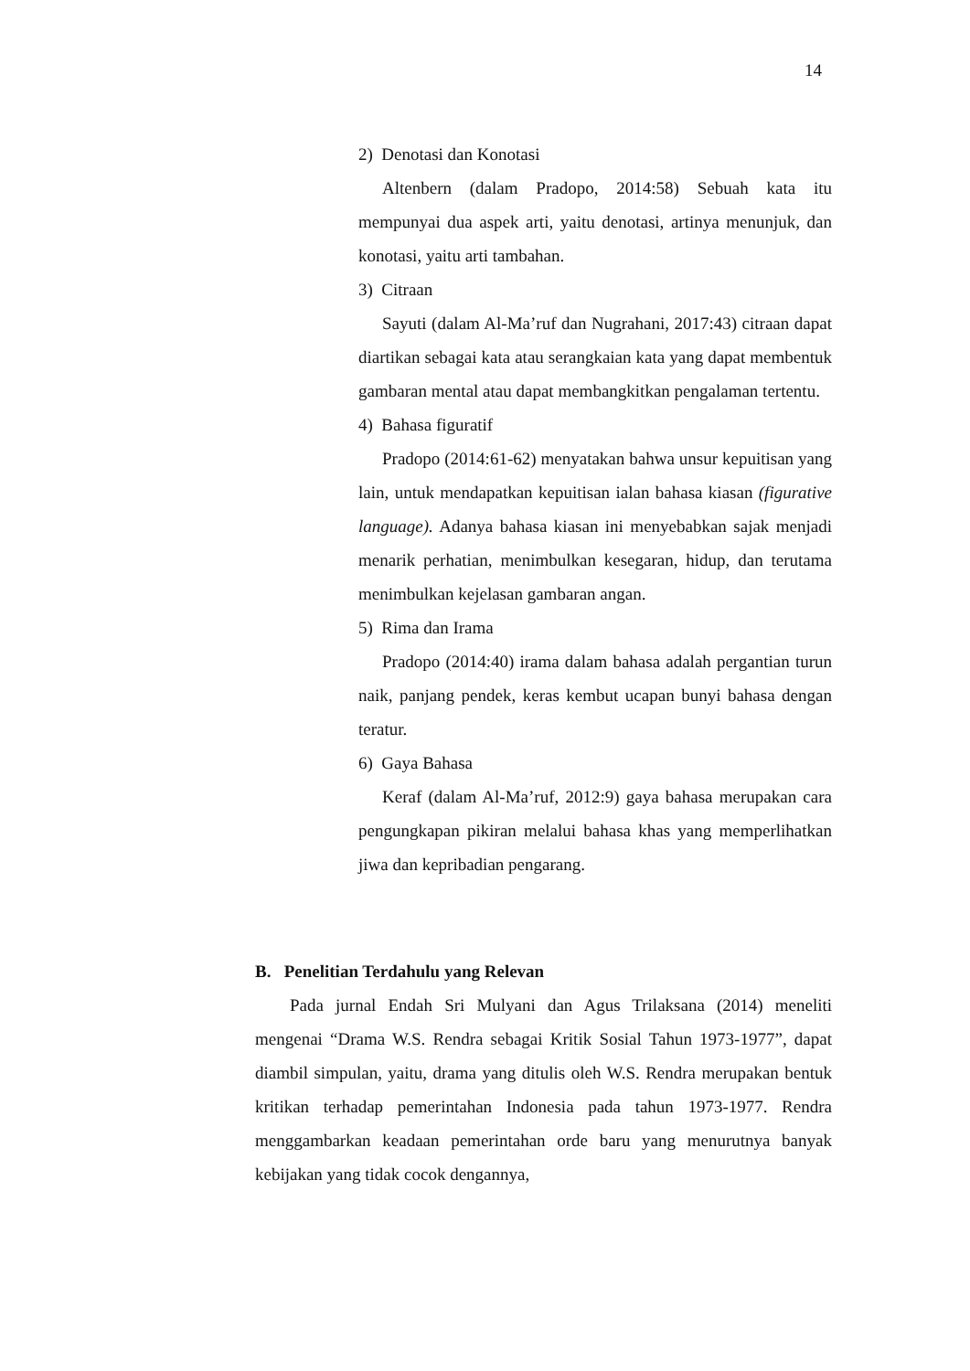14
2) Denotasi dan Konotasi
Altenbern (dalam Pradopo, 2014:58) Sebuah kata itu mempunyai dua aspek arti, yaitu denotasi, artinya menunjuk, dan konotasi, yaitu arti tambahan.
3) Citraan
Sayuti (dalam Al-Ma’ruf dan Nugrahani, 2017:43) citraan dapat diartikan sebagai kata atau serangkaian kata yang dapat membentuk gambaran mental atau dapat membangkitkan pengalaman tertentu.
4) Bahasa figuratif
Pradopo (2014:61-62) menyatakan bahwa unsur kepuitisan yang lain, untuk mendapatkan kepuitisan ialan bahasa kiasan (figurative language). Adanya bahasa kiasan ini menyebabkan sajak menjadi menarik perhatian, menimbulkan kesegaran, hidup, dan terutama menimbulkan kejelasan gambaran angan.
5) Rima dan Irama
Pradopo (2014:40) irama dalam bahasa adalah pergantian turun naik, panjang pendek, keras kembut ucapan bunyi bahasa dengan teratur.
6) Gaya Bahasa
Keraf (dalam Al-Ma’ruf, 2012:9) gaya bahasa merupakan cara pengungkapan pikiran melalui bahasa khas yang memperlihatkan jiwa dan kepribadian pengarang.
B. Penelitian Terdahulu yang Relevan
Pada jurnal Endah Sri Mulyani dan Agus Trilaksana (2014) meneliti mengenai “Drama W.S. Rendra sebagai Kritik Sosial Tahun 1973-1977”, dapat diambil simpulan, yaitu, drama yang ditulis oleh W.S. Rendra merupakan bentuk kritikan terhadap pemerintahan Indonesia pada tahun 1973-1977. Rendra menggambarkan keadaan pemerintahan orde baru yang menurutnya banyak kebijakan yang tidak cocok dengannya,